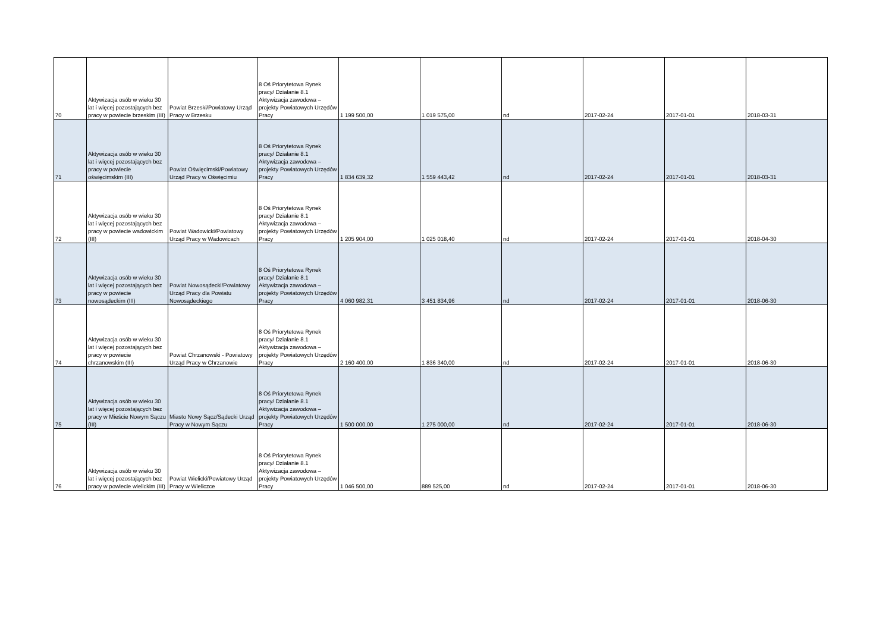| 70 | Aktywizacja osób w wieku 30 lat i więcej pozostających bez pracy w powiecie brzeskim (III) | Powiat Brzeski/Powiatowy Urząd Pracy w Brzesku | 8 Oś Priorytetowa Rynek pracy/ Działanie 8.1 Aktywizacja zawodowa – projekty Powiatowych Urzędów Pracy | 1 199 500,00 | 1 019 575,00 | nd | 2017-02-24 | 2017-01-01 | 2018-03-31 |
| 71 | Aktywizacja osób w wieku 30 lat i więcej pozostających bez pracy w powiecie oświęcimskim (III) | Powiat Oświęcimski/Powiatowy Urząd Pracy w Oświęcimiu | 8 Oś Priorytetowa Rynek pracy/ Działanie 8.1 Aktywizacja zawodowa – projekty Powiatowych Urzędów Pracy | 1 834 639,32 | 1 559 443,42 | nd | 2017-02-24 | 2017-01-01 | 2018-03-31 |
| 72 | Aktywizacja osób w wieku 30 lat i więcej pozostających bez pracy w powiecie wadowickim (III) | Powiat Wadowicki/Powiatowy Urząd Pracy w Wadowicach | 8 Oś Priorytetowa Rynek pracy/ Działanie 8.1 Aktywizacja zawodowa – projekty Powiatowych Urzędów Pracy | 1 205 904,00 | 1 025 018,40 | nd | 2017-02-24 | 2017-01-01 | 2018-04-30 |
| 73 | Aktywizacja osób w wieku 30 lat i więcej pozostających bez pracy w powiecie nowosądeckim (III) | Powiat Nowosądecki/Powiatowy Urząd Pracy dla Powiatu Nowosądeckiego | 8 Oś Priorytetowa Rynek pracy/ Działanie 8.1 Aktywizacja zawodowa – projekty Powiatowych Urzędów Pracy | 4 060 982,31 | 3 451 834,96 | nd | 2017-02-24 | 2017-01-01 | 2018-06-30 |
| 74 | Aktywizacja osób w wieku 30 lat i więcej pozostających bez pracy w powiecie chrzanowskim (III) | Powiat Chrzanowski - Powiatowy Urząd Pracy w Chrzanowie | 8 Oś Priorytetowa Rynek pracy/ Działanie 8.1 Aktywizacja zawodowa – projekty Powiatowych Urzędów Pracy | 2 160 400,00 | 1 836 340,00 | nd | 2017-02-24 | 2017-01-01 | 2018-06-30 |
| 75 | Aktywizacja osób w wieku 30 lat i więcej pozostających bez pracy w Mieście Nowym Sączu (III) | Miasto Nowy Sącz/Sądecki Urząd Pracy w Nowym Sączu | 8 Oś Priorytetowa Rynek pracy/ Działanie 8.1 Aktywizacja zawodowa – projekty Powiatowych Urzędów Pracy | 1 500 000,00 | 1 275 000,00 | nd | 2017-02-24 | 2017-01-01 | 2018-06-30 |
| 76 | Aktywizacja osób w wieku 30 lat i więcej pozostających bez pracy w powiecie wielickim (III) | Powiat Wielicki/Powiatowy Urząd Pracy w Wieliczce | 8 Oś Priorytetowa Rynek pracy/ Działanie 8.1 Aktywizacja zawodowa – projekty Powiatowych Urzędów Pracy | 1 046 500,00 | 889 525,00 | nd | 2017-02-24 | 2017-01-01 | 2018-06-30 |